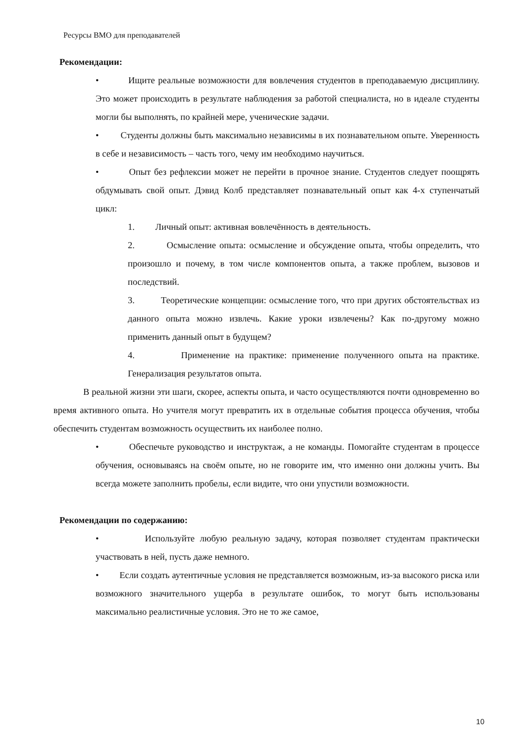Ресурсы ВМО для преподавателей
Рекомендации:
• Ищите реальные возможности для вовлечения студентов в преподаваемую дисциплину. Это может происходить в результате наблюдения за работой специалиста, но в идеале студенты могли бы выполнять, по крайней мере, ученические задачи.
• Студенты должны быть максимально независимы в их познавательном опыте. Уверенность в себе и независимость – часть того, чему им необходимо научиться.
• Опыт без рефлексии может не перейти в прочное знание. Студентов следует поощрять обдумывать свой опыт. Дэвид Колб представляет познавательный опыт как 4-х ступенчатый цикл:
1. Личный опыт: активная вовлечённость в деятельность.
2. Осмысление опыта: осмысление и обсуждение опыта, чтобы определить, что произошло и почему, в том числе компонентов опыта, а также проблем, вызовов и последствий.
3. Теоретические концепции: осмысление того, что при других обстоятельствах из данного опыта можно извлечь. Какие уроки извлечены? Как по-другому можно применить данный опыт в будущем?
4. Применение на практике: применение полученного опыта на практике. Генерализация результатов опыта.
В реальной жизни эти шаги, скорее, аспекты опыта, и часто осуществляются почти одновременно во время активного опыта. Но учителя могут превратить их в отдельные события процесса обучения, чтобы обеспечить студентам возможность осуществить их наиболее полно.
• Обеспечьте руководство и инструктаж, а не команды. Помогайте студентам в процессе обучения, основываясь на своём опыте, но не говорите им, что именно они должны учить. Вы всегда можете заполнить пробелы, если видите, что они упустили возможности.
Рекомендации по содержанию:
• Используйте любую реальную задачу, которая позволяет студентам практически участвовать в ней, пусть даже немного.
• Если создать аутентичные условия не представляется возможным, из-за высокого риска или возможного значительного ущерба в результате ошибок, то могут быть использованы максимально реалистичные условия. Это не то же самое,
10